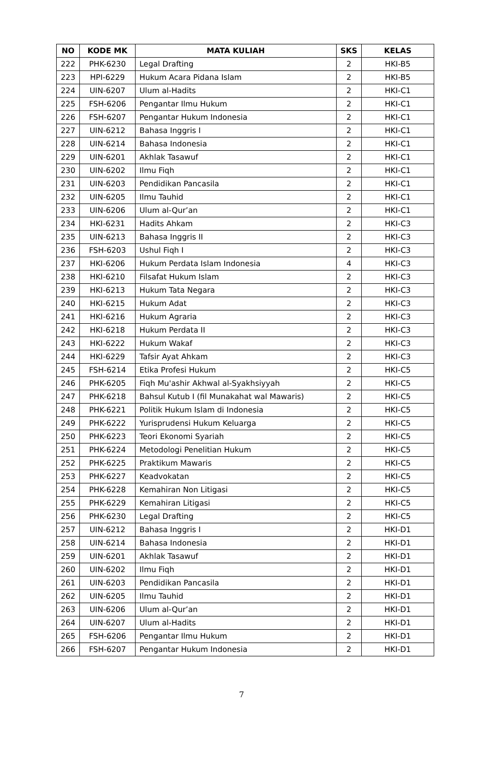| NO | KODE MK | MATA KULIAH | SKS | KELAS |
| --- | --- | --- | --- | --- |
| 222 | PHK-6230 | Legal Drafting | 2 | HKI-B5 |
| 223 | HPI-6229 | Hukum Acara Pidana Islam | 2 | HKI-B5 |
| 224 | UIN-6207 | Ulum al-Hadits | 2 | HKI-C1 |
| 225 | FSH-6206 | Pengantar Ilmu Hukum | 2 | HKI-C1 |
| 226 | FSH-6207 | Pengantar Hukum Indonesia | 2 | HKI-C1 |
| 227 | UIN-6212 | Bahasa Inggris I | 2 | HKI-C1 |
| 228 | UIN-6214 | Bahasa Indonesia | 2 | HKI-C1 |
| 229 | UIN-6201 | Akhlak Tasawuf | 2 | HKI-C1 |
| 230 | UIN-6202 | Ilmu Fiqh | 2 | HKI-C1 |
| 231 | UIN-6203 | Pendidikan Pancasila | 2 | HKI-C1 |
| 232 | UIN-6205 | Ilmu Tauhid | 2 | HKI-C1 |
| 233 | UIN-6206 | Ulum al-Qur’an | 2 | HKI-C1 |
| 234 | HKI-6231 | Hadits Ahkam | 2 | HKI-C3 |
| 235 | UIN-6213 | Bahasa Inggris II | 2 | HKI-C3 |
| 236 | FSH-6203 | Ushul Fiqh I | 2 | HKI-C3 |
| 237 | HKI-6206 | Hukum Perdata Islam Indonesia | 4 | HKI-C3 |
| 238 | HKI-6210 | Filsafat Hukum Islam | 2 | HKI-C3 |
| 239 | HKI-6213 | Hukum Tata Negara | 2 | HKI-C3 |
| 240 | HKI-6215 | Hukum Adat | 2 | HKI-C3 |
| 241 | HKI-6216 | Hukum Agraria | 2 | HKI-C3 |
| 242 | HKI-6218 | Hukum Perdata II | 2 | HKI-C3 |
| 243 | HKI-6222 | Hukum Wakaf | 2 | HKI-C3 |
| 244 | HKI-6229 | Tafsir Ayat Ahkam | 2 | HKI-C3 |
| 245 | FSH-6214 | Etika Profesi Hukum | 2 | HKI-C5 |
| 246 | PHK-6205 | Fiqh Mu'ashir Akhwal al-Syakhsiyyah | 2 | HKI-C5 |
| 247 | PHK-6218 | Bahsul Kutub I (fil Munakahat wal Mawaris) | 2 | HKI-C5 |
| 248 | PHK-6221 | Politik Hukum Islam di Indonesia | 2 | HKI-C5 |
| 249 | PHK-6222 | Yurisprudensi Hukum Keluarga | 2 | HKI-C5 |
| 250 | PHK-6223 | Teori Ekonomi Syariah | 2 | HKI-C5 |
| 251 | PHK-6224 | Metodologi Penelitian Hukum | 2 | HKI-C5 |
| 252 | PHK-6225 | Praktikum Mawaris | 2 | HKI-C5 |
| 253 | PHK-6227 | Keadvokatan | 2 | HKI-C5 |
| 254 | PHK-6228 | Kemahiran Non Litigasi | 2 | HKI-C5 |
| 255 | PHK-6229 | Kemahiran Litigasi | 2 | HKI-C5 |
| 256 | PHK-6230 | Legal Drafting | 2 | HKI-C5 |
| 257 | UIN-6212 | Bahasa Inggris I | 2 | HKI-D1 |
| 258 | UIN-6214 | Bahasa Indonesia | 2 | HKI-D1 |
| 259 | UIN-6201 | Akhlak Tasawuf | 2 | HKI-D1 |
| 260 | UIN-6202 | Ilmu Fiqh | 2 | HKI-D1 |
| 261 | UIN-6203 | Pendidikan Pancasila | 2 | HKI-D1 |
| 262 | UIN-6205 | Ilmu Tauhid | 2 | HKI-D1 |
| 263 | UIN-6206 | Ulum al-Qur’an | 2 | HKI-D1 |
| 264 | UIN-6207 | Ulum al-Hadits | 2 | HKI-D1 |
| 265 | FSH-6206 | Pengantar Ilmu Hukum | 2 | HKI-D1 |
| 266 | FSH-6207 | Pengantar Hukum Indonesia | 2 | HKI-D1 |
7